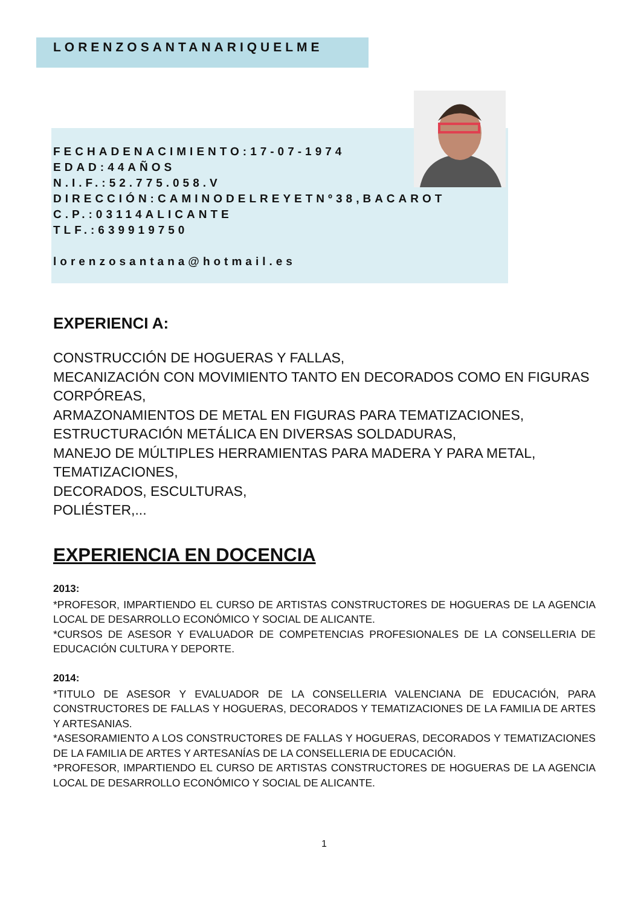LORENZOSANTANARIQUELME
FECHADENACIMIENTO:17-07-1974
EDAD:44AÑOS
N.I.F.:52.775.058.V
DIRECCIÓN:CAMINODELREYETNº38,BACAROT
C.P.:03114ALICANTE
TLF.:639919750
lorenzosantana@hotmail.es
EXPERIENCI A:
CONSTRUCCIÓN DE HOGUERAS Y FALLAS,
MECANIZACIÓN CON MOVIMIENTO TANTO EN DECORADOS COMO EN FIGURAS CORPÓREAS,
ARMAZONAMIENTOS DE METAL EN FIGURAS PARA TEMATIZACIONES,
ESTRUCTURACIÓN METÁLICA EN DIVERSAS SOLDADURAS,
MANEJO DE MÚLTIPLES HERRAMIENTAS PARA MADERA Y PARA METAL,
TEMATIZACIONES,
DECORADOS, ESCULTURAS,
POLIÉSTER,...
EXPERIENCIA EN DOCENCIA
2013:
*PROFESOR, IMPARTIENDO EL CURSO DE ARTISTAS CONSTRUCTORES DE HOGUERAS DE LA AGENCIA LOCAL DE DESARROLLO ECONÓMICO Y SOCIAL DE ALICANTE.
*CURSOS DE ASESOR Y EVALUADOR DE COMPETENCIAS PROFESIONALES DE LA CONSELLERIA DE EDUCACIÓN CULTURA Y DEPORTE.
2014:
*TITULO DE ASESOR Y EVALUADOR DE LA CONSELLERIA VALENCIANA DE EDUCACIÓN, PARA CONSTRUCTORES DE FALLAS Y HOGUERAS, DECORADOS Y TEMATIZACIONES DE LA FAMILIA DE ARTES Y ARTESANIAS.
*ASESORAMIENTO A LOS CONSTRUCTORES DE FALLAS Y HOGUERAS, DECORADOS Y TEMATIZACIONES DE LA FAMILIA DE ARTES Y ARTESANÍAS DE LA CONSELLERIA DE EDUCACIÓN.
*PROFESOR, IMPARTIENDO EL CURSO DE ARTISTAS CONSTRUCTORES DE HOGUERAS DE LA AGENCIA LOCAL DE DESARROLLO ECONÓMICO Y SOCIAL DE ALICANTE.
1